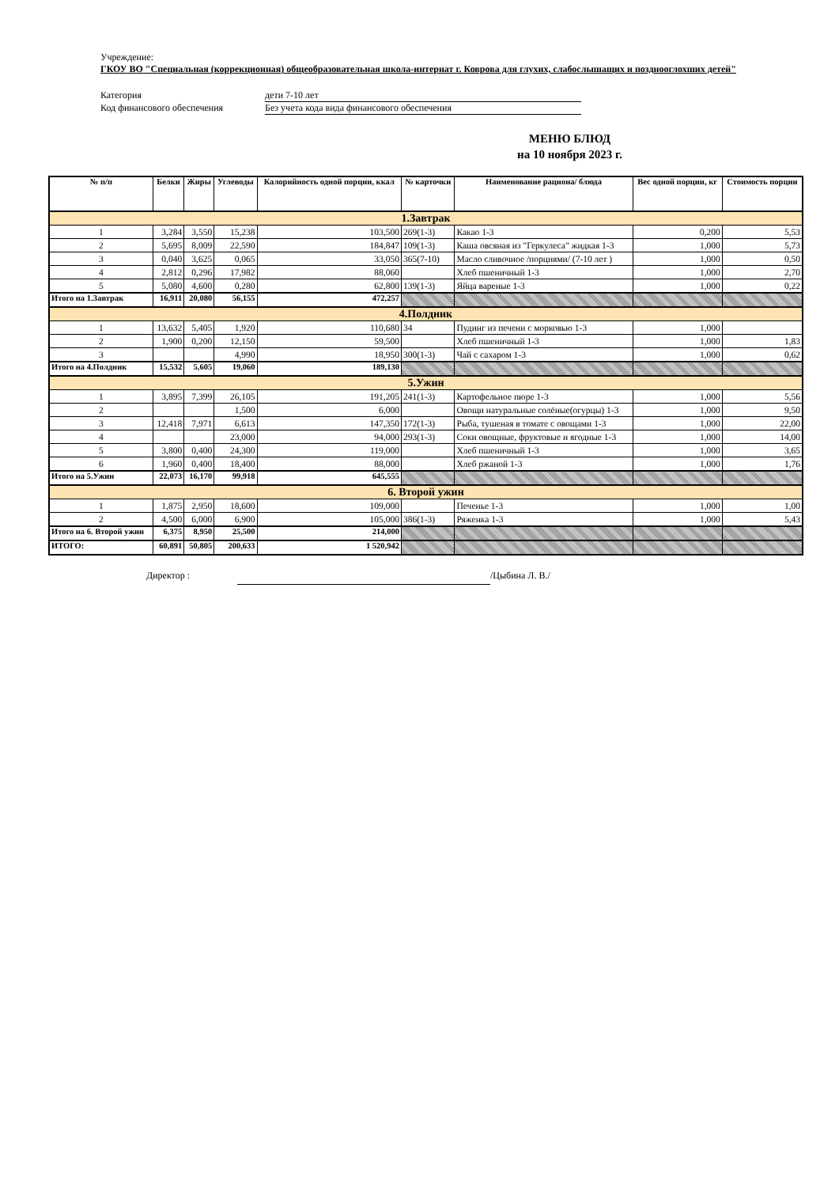Учреждение:
ГКОУ ВО "Специальная (коррекционная) общеобразовательная школа-интернат г. Коврова для глухих, слабослышащих и позднооглохших детей"
Категория
дети 7-10 лет
Код финансового обеспечения
Без учета кода вида финансового обеспечения
МЕНЮ БЛЮД
на 10 ноября 2023 г.
| № п/п | Белки | Жиры | Углеводы | Калорийность одной порции, ккал | № карточки | Наименование рациона/ блюда | Вес одной порции, кг | Стоимость порции |
| --- | --- | --- | --- | --- | --- | --- | --- | --- |
| 1.Завтрак | | | | | | | | |
| 1 | 3,284 | 3,550 | 15,238 | 103,500 | 269(1-3) | Какао 1-3 | 0,200 | 5,53 |
| 2 | 5,695 | 8,009 | 22,590 | 184,847 | 109(1-3) | Каша овсяная из "Геркулеса" жидкая 1-3 | 1,000 | 5,73 |
| 3 | 0,040 | 3,625 | 0,065 | 33,050 | 365(7-10) | Масло сливочное /порциями/ (7-10 лет ) | 1,000 | 0,50 |
| 4 | 2,812 | 0,296 | 17,982 | 88,060 | | Хлеб пшеничный 1-3 | 1,000 | 2,70 |
| 5 | 5,080 | 4,600 | 0,280 | 62,800 | 139(1-3) | Яйца вареные 1-3 | 1,000 | 0,22 |
| Итого на 1.Завтрак | 16,911 | 20,080 | 56,155 | 472,257 | | | | |
| 4.Полдник | | | | | | | | |
| 1 | 13,632 | 5,405 | 1,920 | 110,680 | 34 | Пудинг из печени с морковью 1-3 | 1,000 | |
| 2 | 1,900 | 0,200 | 12,150 | 59,500 | | Хлеб пшеничный 1-3 | 1,000 | 1,83 |
| 3 | | | 4,990 | 18,950 | 300(1-3) | Чай с сахаром 1-3 | 1,000 | 0,62 |
| Итого на 4.Полдник | 15,532 | 5,605 | 19,060 | 189,130 | | | | |
| 5.Ужин | | | | | | | | |
| 1 | 3,895 | 7,399 | 26,105 | 191,205 | 241(1-3) | Картофельное пюре 1-3 | 1,000 | 5,56 |
| 2 | | | 1,500 | 6,000 | | Овощи натуральные солёные(огурцы) 1-3 | 1,000 | 9,50 |
| 3 | 12,418 | 7,971 | 6,613 | 147,350 | 172(1-3) | Рыба, тушеная в томате с овощами 1-3 | 1,000 | 22,00 |
| 4 | | | 23,000 | 94,000 | 293(1-3) | Соки овощные, фруктовые и ягодные 1-3 | 1,000 | 14,00 |
| 5 | 3,800 | 0,400 | 24,300 | 119,000 | | Хлеб пшеничный 1-3 | 1,000 | 3,65 |
| 6 | 1,960 | 0,400 | 18,400 | 88,000 | | Хлеб ржаной 1-3 | 1,000 | 1,76 |
| Итого на 5.Ужин | 22,073 | 16,170 | 99,918 | 645,555 | | | | |
| 6. Второй ужин | | | | | | | | |
| 1 | 1,875 | 2,950 | 18,600 | 109,000 | | Печенье 1-3 | 1,000 | 1,00 |
| 2 | 4,500 | 6,000 | 6,900 | 105,000 | 386(1-3) | Ряженка 1-3 | 1,000 | 5,43 |
| Итого на 6. Второй ужин | 6,375 | 8,950 | 25,500 | 214,000 | | | | |
| ИТОГО: | 60,891 | 50,805 | 200,633 | 1 520,942 | | | | |
Директор : /Цыбина Л. В./